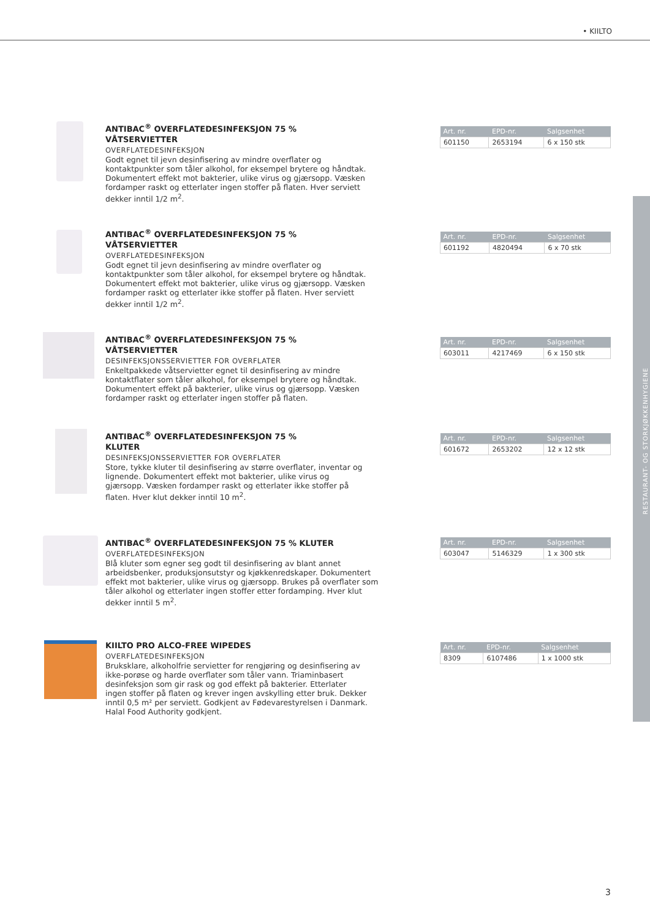• KIILTO
RESTAURANT- OG STORKJØKKENHYGIENE
ANTIBAC<sup>®</sup> OVERFLATEDESINFEKSJON 75 %
VÅTSERVIETTER
OVERFLATEDESINFEKSJON
Godt egnet til jevn desinfisering av mindre overflater og kontaktpunkter som tåler alkohol, for eksempel brytere og håndtak. Dokumentert effekt mot bakterier, ulike virus og gjærsopp. Væsken fordamper raskt og etterlater ingen stoffer på flaten. Hver serviett dekker inntil 1/2 m<sup>2</sup>.
| Art. nr. | EPD-nr. | Salgsenhet |
| --- | --- | --- |
| 601150 | 2653194 | 6 x 150 stk |
ANTIBAC<sup>®</sup> OVERFLATEDESINFEKSJON 75 %
VÅTSERVIETTER
OVERFLATEDESINFEKSJON
Godt egnet til jevn desinfisering av mindre overflater og kontaktpunkter som tåler alkohol, for eksempel brytere og håndtak. Dokumentert effekt mot bakterier, ulike virus og gjærsopp. Væsken fordamper raskt og etterlater ikke stoffer på flaten. Hver serviett dekker inntil 1/2 m<sup>2</sup>.
| Art. nr. | EPD-nr. | Salgsenhet |
| --- | --- | --- |
| 601192 | 4820494 | 6 x 70 stk |
ANTIBAC<sup>®</sup> OVERFLATEDESINFEKSJON 75 %
VÅTSERVIETTER
DESINFEKSJONSSERVIETTER FOR OVERFLATER
Enkeltpakkede våtservietter egnet til desinfisering av mindre kontaktflater som tåler alkohol, for eksempel brytere og håndtak. Dokumentert effekt på bakterier, ulike virus og gjærsopp. Væsken fordamper raskt og etterlater ingen stoffer på flaten.
| Art. nr. | EPD-nr. | Salgsenhet |
| --- | --- | --- |
| 603011 | 4217469 | 6 x 150 stk |
ANTIBAC<sup>®</sup> OVERFLATEDESINFEKSJON 75 %
KLUTER
DESINFEKSJONSSERVIETTER FOR OVERFLATER
Store, tykke kluter til desinfisering av større overflater, inventar og lignende. Dokumentert effekt mot bakterier, ulike virus og gjærsopp. Væsken fordamper raskt og etterlater ikke stoffer på flaten. Hver klut dekker inntil 10 m<sup>2</sup>.
| Art. nr. | EPD-nr. | Salgsenhet |
| --- | --- | --- |
| 601672 | 2653202 | 12 x 12 stk |
ANTIBAC<sup>®</sup> OVERFLATEDESINFEKSJON 75 % KLUTER
OVERFLATEDESINFEKSJON
Blå kluter som egner seg godt til desinfisering av blant annet arbeidsbenker, produksjonsutstyr og kjøkkenredskaper. Dokumentert effekt mot bakterier, ulike virus og gjærsopp. Brukes på overflater som tåler alkohol og etterlater ingen stoffer etter fordamping. Hver klut dekker inntil 5 m<sup>2</sup>.
| Art. nr. | EPD-nr. | Salgsenhet |
| --- | --- | --- |
| 603047 | 5146329 | 1 x 300 stk |
KIILTO PRO ALCO-FREE WIPEDES
OVERFLATEDESINFEKSJON
Bruksklare, alkoholfrie servietter for rengjøring og desinfisering av ikke-porøse og harde overflater som tåler vann. Triaminbasert desinfeksjon som gir rask og god effekt på bakterier. Etterlater ingen stoffer på flaten og krever ingen avskylling etter bruk. Dekker inntil 0,5 m² per serviett. Godkjent av Fødevarestyrelsen i Danmark. Halal Food Authority godkjent.
| Art. nr. | EPD-nr. | Salgsenhet |
| --- | --- | --- |
| 8309 | 6107486 | 1 x 1000 stk |
3